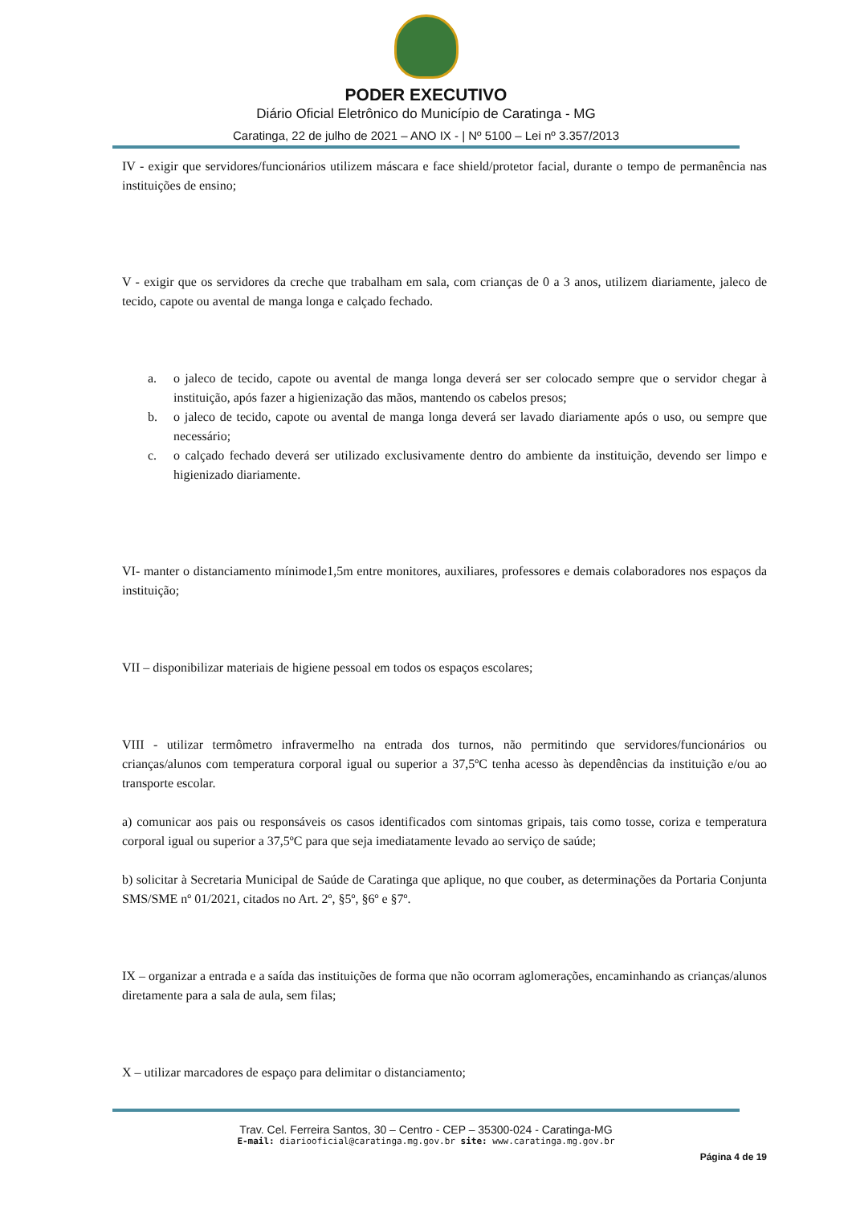PODER EXECUTIVO
Diário Oficial Eletrônico do Município de Caratinga - MG
Caratinga, 22 de julho de 2021 – ANO IX - | Nº 5100 – Lei nº 3.357/2013
IV - exigir que servidores/funcionários utilizem máscara e face shield/protetor facial, durante o tempo de permanência nas instituições de ensino;
V - exigir que os servidores da creche que trabalham em sala, com crianças de 0 a 3 anos, utilizem diariamente, jaleco de tecido, capote ou avental de manga longa e calçado fechado.
a. o jaleco de tecido, capote ou avental de manga longa deverá ser ser colocado sempre que o servidor chegar à instituição, após fazer a higienização das mãos, mantendo os cabelos presos;
b. o jaleco de tecido, capote ou avental de manga longa deverá ser lavado diariamente após o uso, ou sempre que necessário;
c. o calçado fechado deverá ser utilizado exclusivamente dentro do ambiente da instituição, devendo ser limpo e higienizado diariamente.
VI- manter o distanciamento mínimode1,5m entre monitores, auxiliares, professores e demais colaboradores nos espaços da instituição;
VII – disponibilizar materiais de higiene pessoal em todos os espaços escolares;
VIII - utilizar termômetro infravermelho na entrada dos turnos, não permitindo que servidores/funcionários ou crianças/alunos com temperatura corporal igual ou superior a 37,5ºC tenha acesso às dependências da instituição e/ou ao transporte escolar.
a) comunicar aos pais ou responsáveis os casos identificados com sintomas gripais, tais como tosse, coriza e temperatura corporal igual ou superior a 37,5ºC para que seja imediatamente levado ao serviço de saúde;
b) solicitar à Secretaria Municipal de Saúde de Caratinga que aplique, no que couber, as determinações da Portaria Conjunta SMS/SME nº 01/2021, citados no Art. 2º, §5º, §6º e §7º.
IX – organizar a entrada e a saída das instituições de forma que não ocorram aglomerações, encaminhando as crianças/alunos diretamente para a sala de aula, sem filas;
X – utilizar marcadores de espaço para delimitar o distanciamento;
Trav. Cel. Ferreira Santos, 30 – Centro - CEP – 35300-024 - Caratinga-MG
E-mail: diariooficial@caratinga.mg.gov.br site: www.caratinga.mg.gov.br
Página 4 de 19